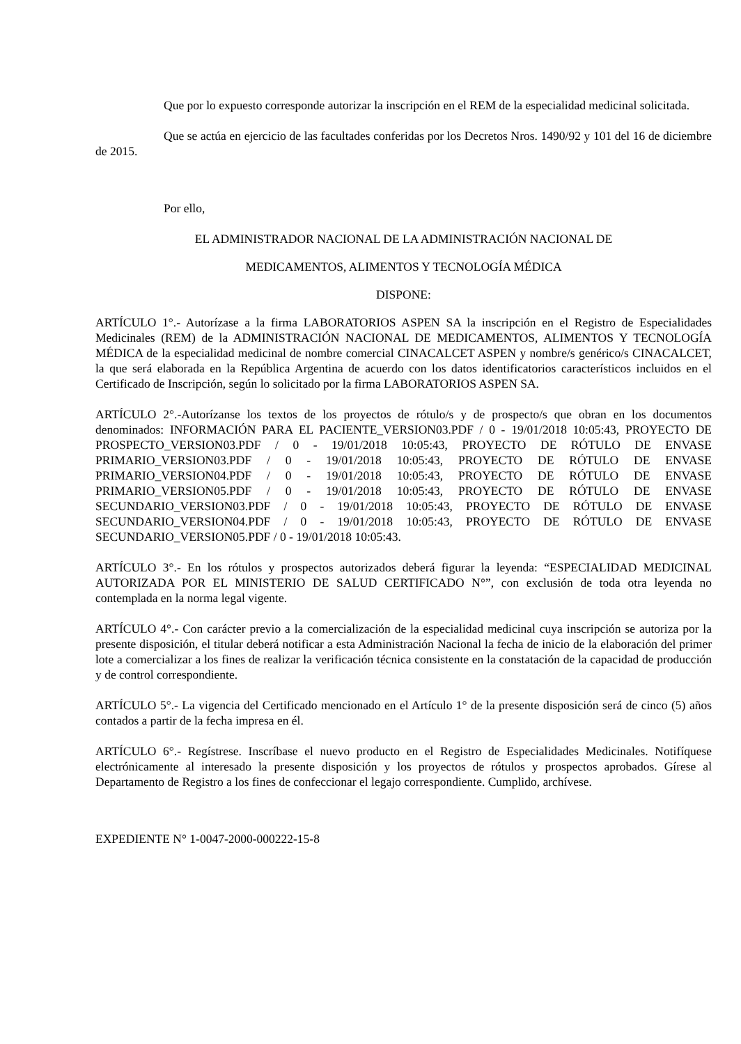Que por lo expuesto corresponde autorizar la inscripción en el REM de la especialidad medicinal solicitada.
Que se actúa en ejercicio de las facultades conferidas por los Decretos Nros. 1490/92 y 101 del 16 de diciembre de 2015.
Por ello,
EL ADMINISTRADOR NACIONAL DE LA ADMINISTRACIÓN NACIONAL DE
MEDICAMENTOS, ALIMENTOS Y TECNOLOGÍA MÉDICA
DISPONE:
ARTÍCULO 1°.- Autorízase a la firma LABORATORIOS ASPEN SA la inscripción en el Registro de Especialidades Medicinales (REM) de la ADMINISTRACIÓN NACIONAL DE MEDICAMENTOS, ALIMENTOS Y TECNOLOGÍA MÉDICA de la especialidad medicinal de nombre comercial CINACALCET ASPEN y nombre/s genérico/s CINACALCET, la que será elaborada en la República Argentina de acuerdo con los datos identificatorios característicos incluidos en el Certificado de Inscripción, según lo solicitado por la firma LABORATORIOS ASPEN SA.
ARTÍCULO 2°.-Autorízanse los textos de los proyectos de rótulo/s y de prospecto/s que obran en los documentos denominados: INFORMACIÓN PARA EL PACIENTE_VERSION03.PDF / 0 - 19/01/2018 10:05:43, PROYECTO DE PROSPECTO_VERSION03.PDF / 0 - 19/01/2018 10:05:43, PROYECTO DE RÓTULO DE ENVASE PRIMARIO_VERSION03.PDF / 0 - 19/01/2018 10:05:43, PROYECTO DE RÓTULO DE ENVASE PRIMARIO_VERSION04.PDF / 0 - 19/01/2018 10:05:43, PROYECTO DE RÓTULO DE ENVASE PRIMARIO_VERSION05.PDF / 0 - 19/01/2018 10:05:43, PROYECTO DE RÓTULO DE ENVASE SECUNDARIO_VERSION03.PDF / 0 - 19/01/2018 10:05:43, PROYECTO DE RÓTULO DE ENVASE SECUNDARIO_VERSION04.PDF / 0 - 19/01/2018 10:05:43, PROYECTO DE RÓTULO DE ENVASE SECUNDARIO_VERSION05.PDF / 0 - 19/01/2018 10:05:43.
ARTÍCULO 3°.- En los rótulos y prospectos autorizados deberá figurar la leyenda: “ESPECIALIDAD MEDICINAL AUTORIZADA POR EL MINISTERIO DE SALUD CERTIFICADO N°”, con exclusión de toda otra leyenda no contemplada en la norma legal vigente.
ARTÍCULO 4°.- Con carácter previo a la comercialización de la especialidad medicinal cuya inscripción se autoriza por la presente disposición, el titular deberá notificar a esta Administración Nacional la fecha de inicio de la elaboración del primer lote a comercializar a los fines de realizar la verificación técnica consistente en la constatación de la capacidad de producción y de control correspondiente.
ARTÍCULO 5°.- La vigencia del Certificado mencionado en el Artículo 1° de la presente disposición será de cinco (5) años contados a partir de la fecha impresa en él.
ARTÍCULO 6°.- Regístrese. Inscríbase el nuevo producto en el Registro de Especialidades Medicinales. Notifíquese electrónicamente al interesado la presente disposición y los proyectos de rótulos y prospectos aprobados. Gírese al Departamento de Registro a los fines de confeccionar el legajo correspondiente. Cumplido, archívese.
EXPEDIENTE N° 1-0047-2000-000222-15-8